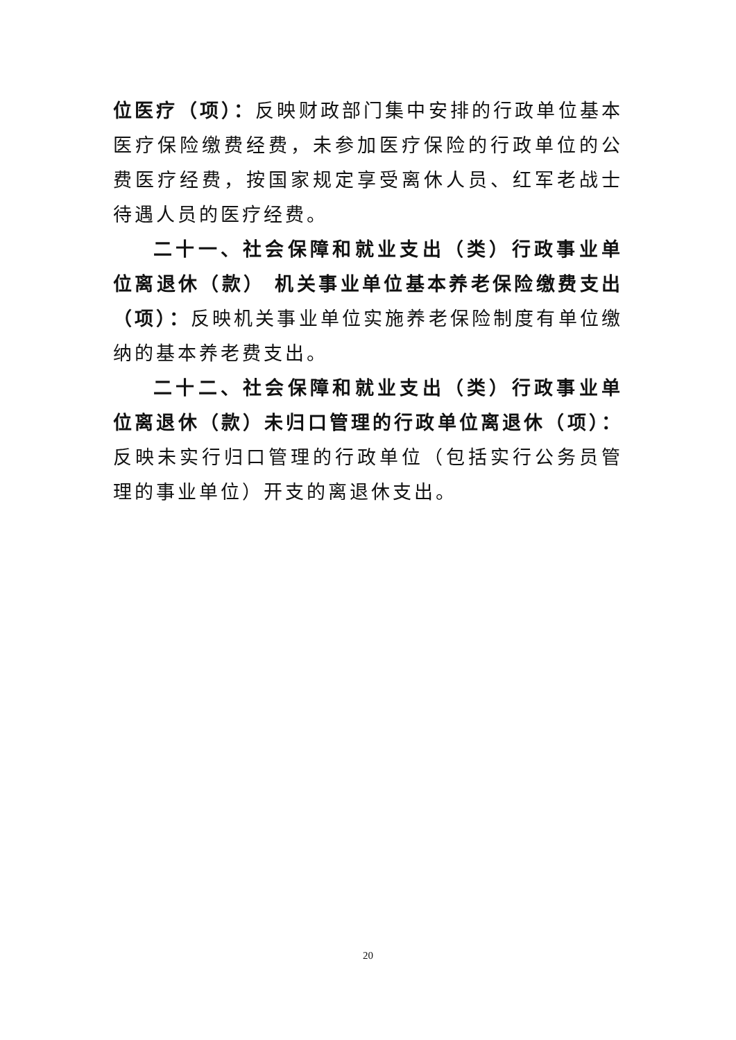位医疗（项）：反映财政部门集中安排的行政单位基本医疗保险缴费经费，未参加医疗保险的行政单位的公费医疗经费，按国家规定享受离休人员、红军老战士待遇人员的医疗经费。
二十一、社会保障和就业支出（类）行政事业单位离退休（款） 机关事业单位基本养老保险缴费支出（项）：反映机关事业单位实施养老保险制度有单位缴纳的基本养老费支出。
二十二、社会保障和就业支出（类）行政事业单位离退休（款）未归口管理的行政单位离退休（项）：反映未实行归口管理的行政单位（包括实行公务员管理的事业单位）开支的离退休支出。
20